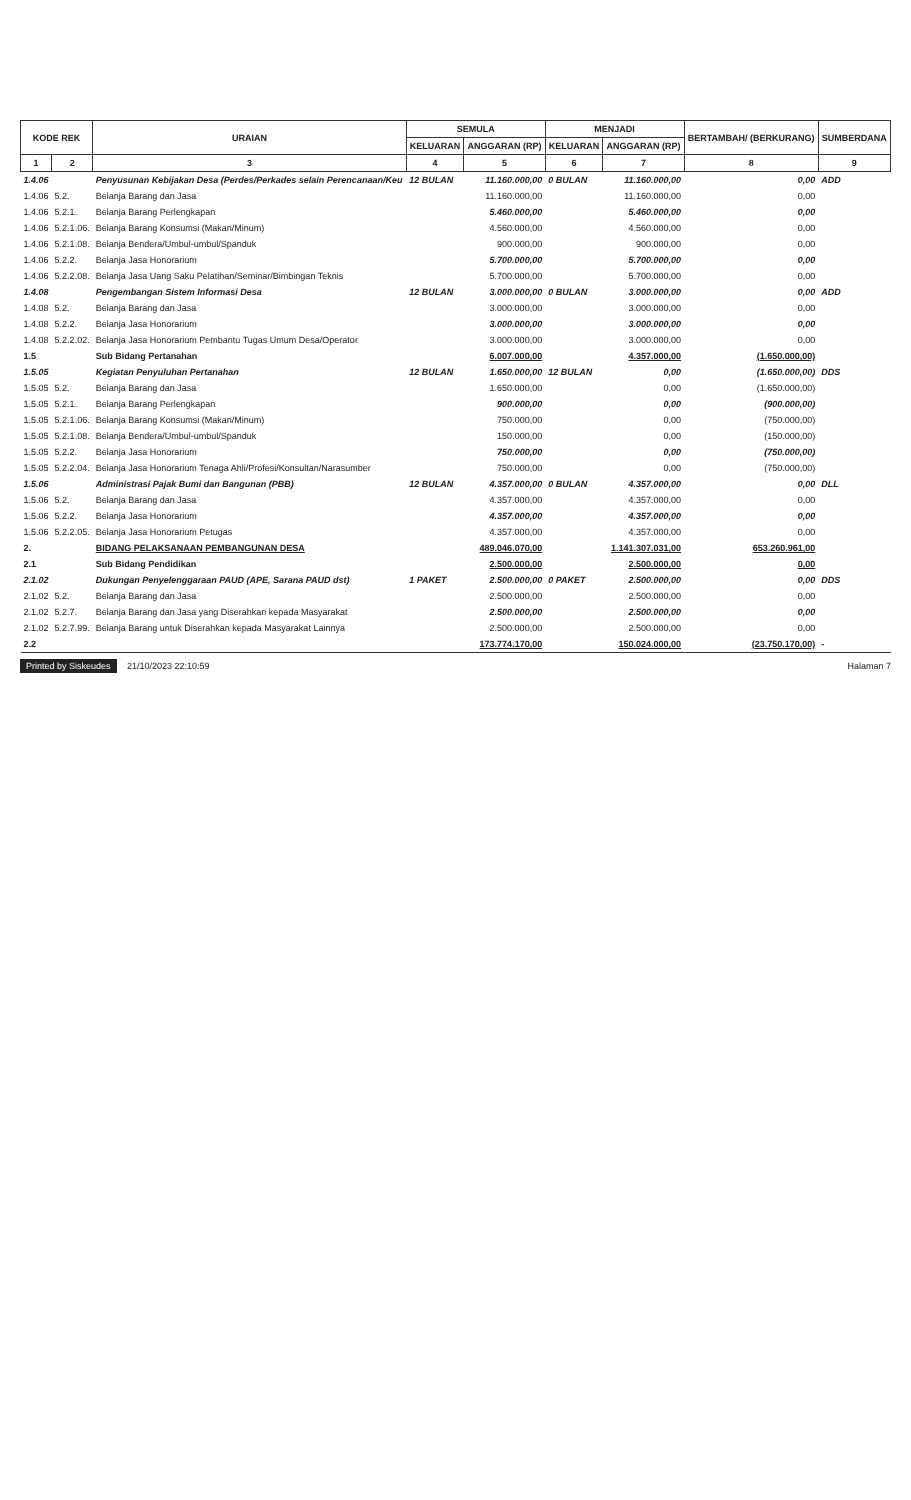| KODE REK | | URAIAN | SEMULA | | MENJADI | | BERTAMBAH/ (BERKURANG) | SUMBERDANA |
| --- | --- | --- | --- | --- | --- | --- | --- | --- |
| | | | KELUARAN | ANGGARAN (RP) | KELUARAN | ANGGARAN (RP) | | |
| 1 | 2 | 3 | 4 | 5 | 6 | 7 | 8 | 9 |
| 1.4.06 | | Penyusunan Kebijakan Desa (Perdes/Perkades selain Perencanaan/Keu | 12 BULAN | 11.160.000,00 | 0 BULAN | 11.160.000,00 | 0,00 | ADD |
| 1.4.06 | 5.2. | Belanja Barang dan Jasa | | 11.160.000,00 | | 11.160.000,00 | 0,00 | |
| 1.4.06 | 5.2.1. | Belanja Barang Perlengkapan | | 5.460.000,00 | | 5.460.000,00 | 0,00 | |
| 1.4.06 | 5.2.1.06. | Belanja Barang Konsumsi (Makan/Minum) | | 4.560.000,00 | | 4.560.000,00 | 0,00 | |
| 1.4.06 | 5.2.1.08. | Belanja Bendera/Umbul-umbul/Spanduk | | 900.000,00 | | 900.000,00 | 0,00 | |
| 1.4.06 | 5.2.2. | Belanja Jasa Honorarium | | 5.700.000,00 | | 5.700.000,00 | 0,00 | |
| 1.4.06 | 5.2.2.08. | Belanja Jasa Uang Saku Pelatihan/Seminar/Bimbingan Teknis | | 5.700.000,00 | | 5.700.000,00 | 0,00 | |
| 1.4.08 | | Pengembangan Sistem Informasi Desa | 12 BULAN | 3.000.000,00 | 0 BULAN | 3.000.000,00 | 0,00 | ADD |
| 1.4.08 | 5.2. | Belanja Barang dan Jasa | | 3.000.000,00 | | 3.000.000,00 | 0,00 | |
| 1.4.08 | 5.2.2. | Belanja Jasa Honorarium | | 3.000.000,00 | | 3.000.000,00 | 0,00 | |
| 1.4.08 | 5.2.2.02. | Belanja Jasa Honorarium Pembantu Tugas Umum Desa/Operator | | 3.000.000,00 | | 3.000.000,00 | 0,00 | |
| 1.5 | | Sub Bidang Pertanahan | | 6.007.000,00 | | 4.357.000,00 | (1.650.000,00) | |
| 1.5.05 | | Kegiatan Penyuluhan Pertanahan | 12 BULAN | 1.650.000,00 | 12 BULAN | 0,00 | (1.650.000,00) | DDS |
| 1.5.05 | 5.2. | Belanja Barang dan Jasa | | 1.650.000,00 | | 0,00 | (1.650.000,00) | |
| 1.5.05 | 5.2.1. | Belanja Barang Perlengkapan | | 900.000,00 | | 0,00 | (900.000,00) | |
| 1.5.05 | 5.2.1.06. | Belanja Barang Konsumsi (Makan/Minum) | | 750.000,00 | | 0,00 | (750.000,00) | |
| 1.5.05 | 5.2.1.08. | Belanja Bendera/Umbul-umbul/Spanduk | | 150.000,00 | | 0,00 | (150.000,00) | |
| 1.5.05 | 5.2.2. | Belanja Jasa Honorarium | | 750.000,00 | | 0,00 | (750.000,00) | |
| 1.5.05 | 5.2.2.04. | Belanja Jasa Honorarium Tenaga Ahli/Profesi/Konsultan/Narasumber | | 750.000,00 | | 0,00 | (750.000,00) | |
| 1.5.06 | | Administrasi Pajak Bumi dan Bangunan (PBB) | 12 BULAN | 4.357.000,00 | 0 BULAN | 4.357.000,00 | 0,00 | DLL |
| 1.5.06 | 5.2. | Belanja Barang dan Jasa | | 4.357.000,00 | | 4.357.000,00 | 0,00 | |
| 1.5.06 | 5.2.2. | Belanja Jasa Honorarium | | 4.357.000,00 | | 4.357.000,00 | 0,00 | |
| 1.5.06 | 5.2.2.05. | Belanja Jasa Honorarium Petugas | | 4.357.000,00 | | 4.357.000,00 | 0,00 | |
| 2. | | BIDANG PELAKSANAAN PEMBANGUNAN DESA | | 489.046.070,00 | | 1.141.307.031,00 | 653.260.961,00 | |
| 2.1 | | Sub Bidang Pendidikan | | 2.500.000,00 | | 2.500.000,00 | 0,00 | |
| 2.1.02 | | Dukungan Penyelenggaraan PAUD (APE, Sarana PAUD dst) | 1 PAKET | 2.500.000,00 | 0 PAKET | 2.500.000,00 | 0,00 | DDS |
| 2.1.02 | 5.2. | Belanja Barang dan Jasa | | 2.500.000,00 | | 2.500.000,00 | 0,00 | |
| 2.1.02 | 5.2.7. | Belanja Barang dan Jasa yang Diserahkan kepada Masyarakat | | 2.500.000,00 | | 2.500.000,00 | 0,00 | |
| 2.1.02 | 5.2.7.99. | Belanja Barang untuk Diserahkan kepada Masyarakat Lainnya | | 2.500.000,00 | | 2.500.000,00 | 0,00 | |
| 2.2 | | | | 173.774.170,00 | | 150.024.000,00 | (23.750.170,00) | - |
Printed by Siskeudes 21/10/2023 22:10:59
Halaman 7